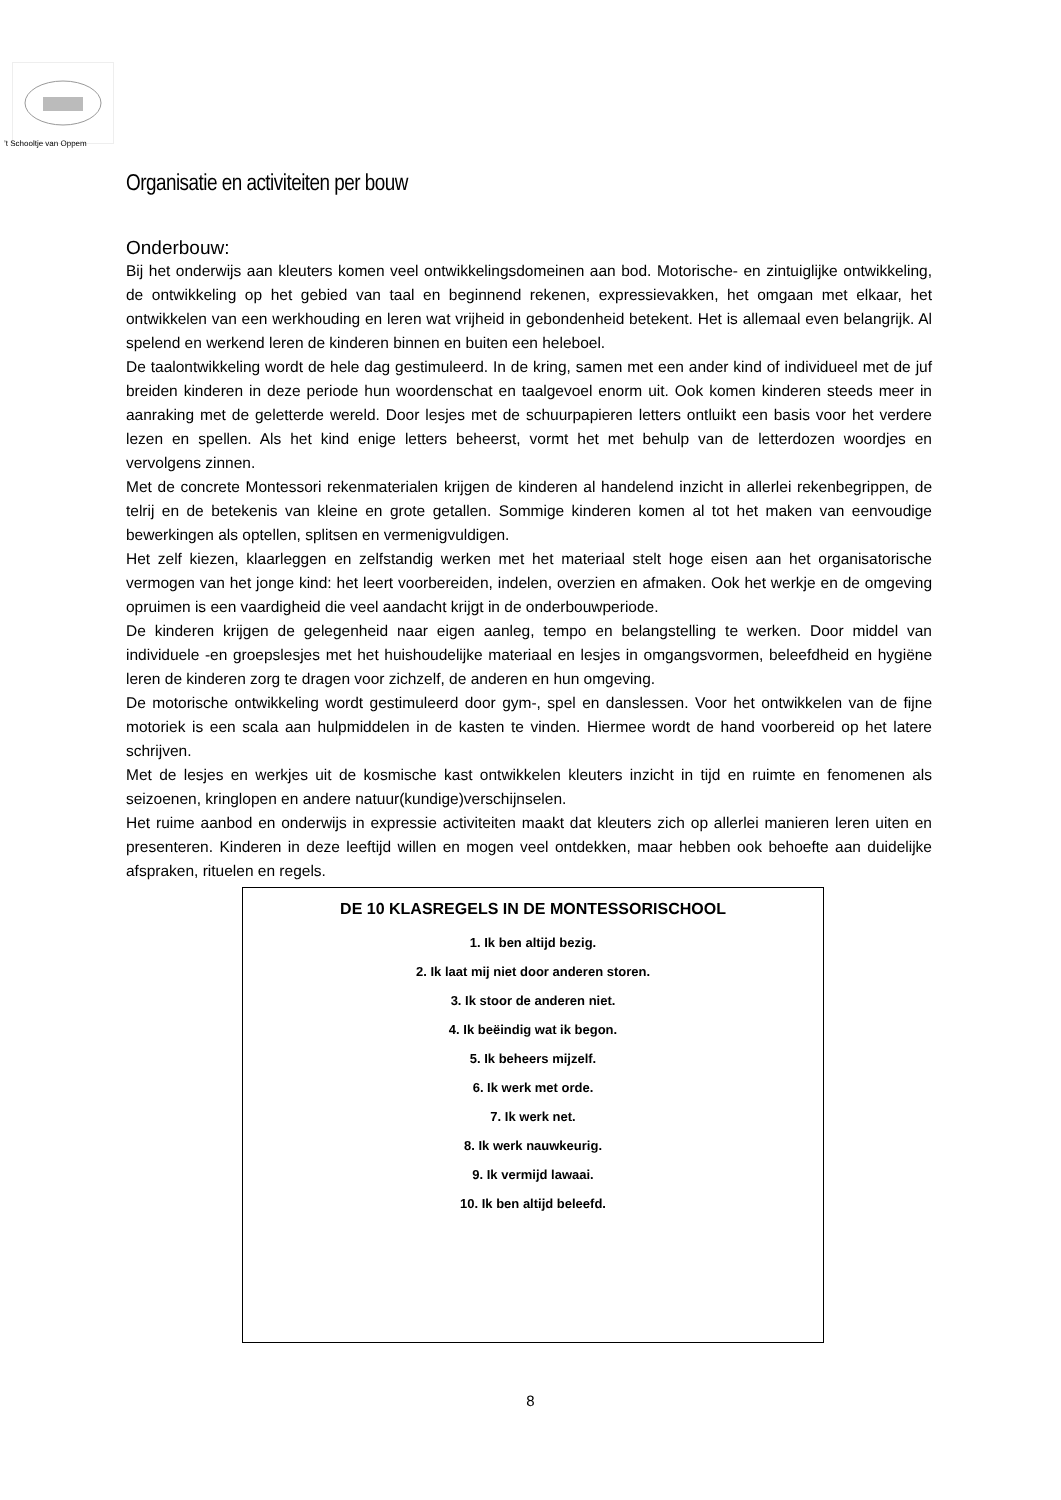’t Schooltje van Oppem
Organisatie en activiteiten per bouw
Onderbouw:
Bij het onderwijs aan kleuters komen veel ontwikkelingsdomeinen aan bod. Motorische- en zintuiglijke ontwikkeling, de ontwikkeling op het gebied van taal en beginnend rekenen, expressievakken, het omgaan met elkaar, het ontwikkelen van een werkhouding en leren wat vrijheid in gebondenheid betekent. Het is allemaal even belangrijk. Al spelend en werkend leren de kinderen binnen en buiten een heleboel.
De taalontwikkeling wordt de hele dag gestimuleerd. In de kring, samen met een ander kind of individueel met de juf breiden kinderen in deze periode hun woordenschat en taalgevoel enorm uit. Ook komen kinderen steeds meer in aanraking met de geletterde wereld. Door lesjes met de schuurpapieren letters ontluikt een basis voor het verdere lezen en spellen. Als het kind enige letters beheerst, vormt het met behulp van de letterdozen woordjes en vervolgens zinnen.
Met de concrete Montessori rekenmaterialen krijgen de kinderen al handelend inzicht in allerlei rekenbegrippen, de telrij en de betekenis van kleine en grote getallen. Sommige kinderen komen al tot het maken van eenvoudige bewerkingen als optellen, splitsen en vermenigvuldigen.
Het zelf kiezen, klaarleggen en zelfstandig werken met het materiaal stelt hoge eisen aan het organisatorische vermogen van het jonge kind: het leert voorbereiden, indelen, overzien en afmaken. Ook het werkje en de omgeving opruimen is een vaardigheid die veel aandacht krijgt in de onderbouwperiode.
De kinderen krijgen de gelegenheid naar eigen aanleg, tempo en belangstelling te werken. Door middel van individuele -en groepslesjes met het huishoudelijke materiaal en lesjes in omgangsvormen, beleefdheid en hygiëne leren de kinderen zorg te dragen voor zichzelf, de anderen en hun omgeving.
De motorische ontwikkeling wordt gestimuleerd door gym-, spel en danslessen. Voor het ontwikkelen van de fijne motoriek is een scala aan hulpmiddelen in de kasten te vinden. Hiermee wordt de hand voorbereid op het latere schrijven.
Met de lesjes en werkjes uit de kosmische kast ontwikkelen kleuters inzicht in tijd en ruimte en fenomenen als seizoenen, kringlopen en andere natuur(kundige)verschijnselen.
Het ruime aanbod en onderwijs in expressie activiteiten maakt dat kleuters zich op allerlei manieren leren uiten en presenteren. Kinderen in deze leeftijd willen en mogen veel ontdekken, maar hebben ook behoefte aan duidelijke afspraken, rituelen en regels.
DE 10 KLASREGELS IN DE MONTESSORISCHOOL
1. Ik ben altijd bezig.
2. Ik laat mij niet door anderen storen.
3. Ik stoor de anderen niet.
4. Ik beëindig wat ik begon.
5. Ik beheers mijzelf.
6. Ik werk met orde.
7. Ik werk net.
8. Ik werk nauwkeurig.
9. Ik vermijd lawaai.
10. Ik ben altijd beleefd.
8